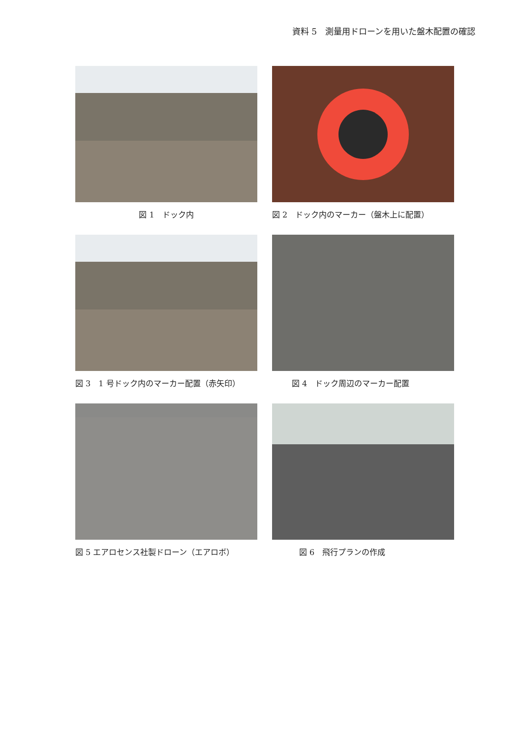資料 5　測量用ドローンを用いた盤木配置の確認
図 1　ドック内
図 2　ドック内のマーカー（盤木上に配置）
図 3　1 号ドック内のマーカー配置（赤矢印）
図 4　ドック周辺のマーカー配置
図 5 エアロセンス社製ドローン（エアロボ）
図 6　飛行プランの作成